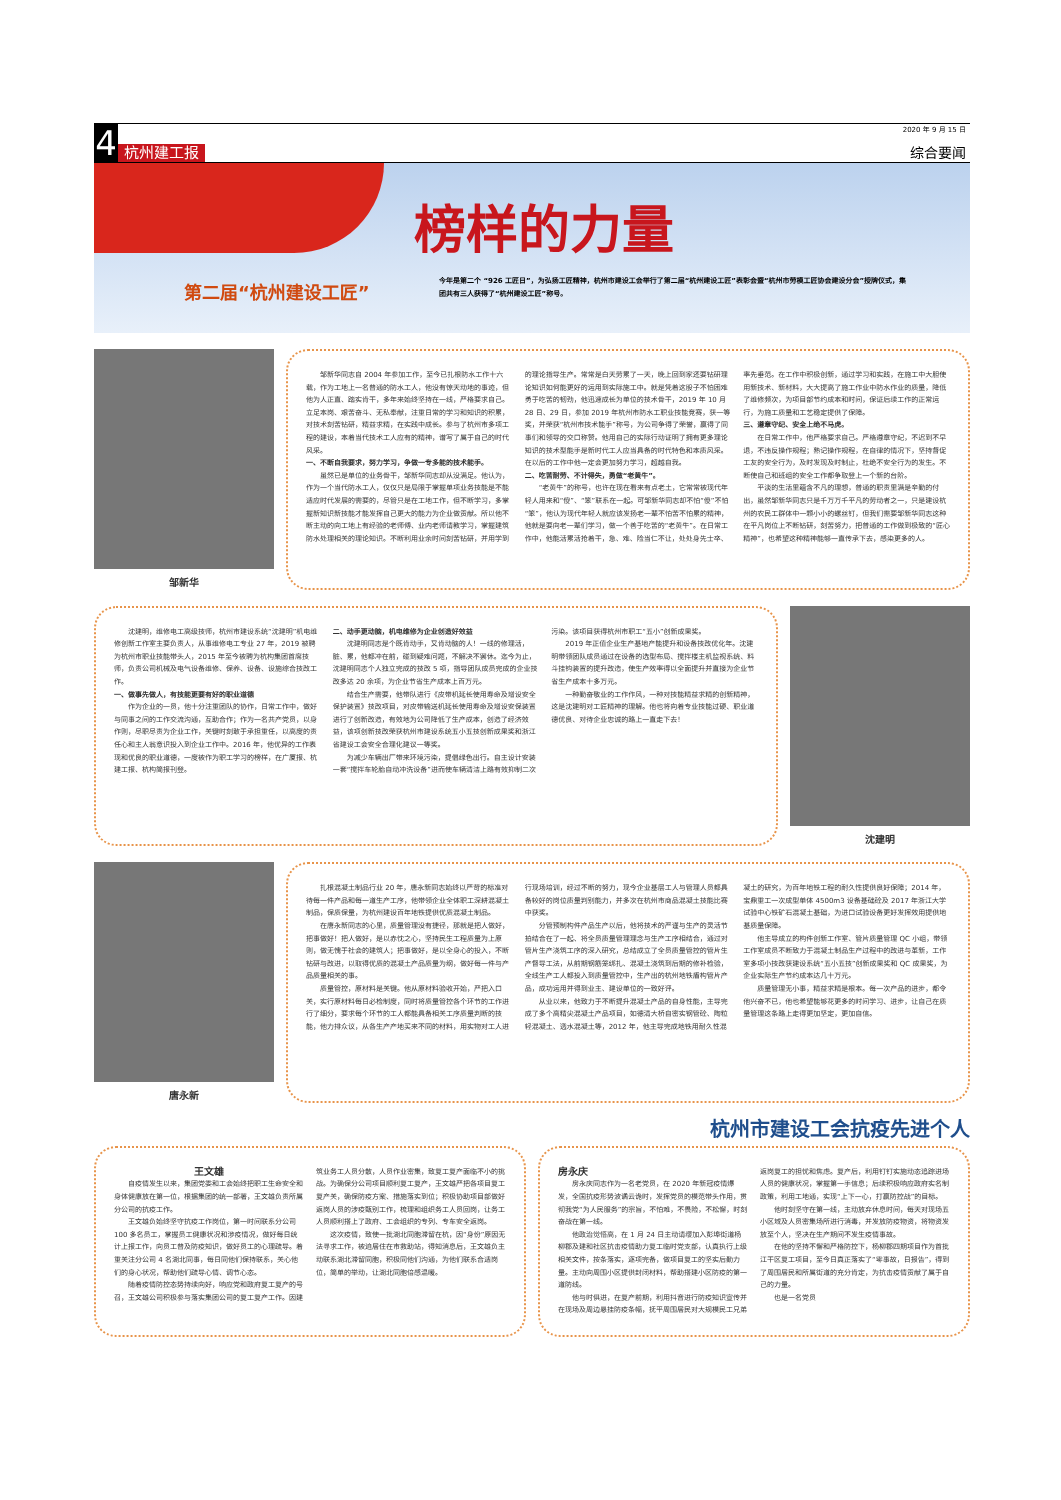4
杭州建工报
2020 年 9 月 15 日
综合要闻
榜样的力量
第二届“杭州建设工匠”
今年是第二个 “926 工匠日”，为弘扬工匠精神，杭州市建设工会举行了第二届“杭州建设工匠”表彰会暨“杭州市劳模工匠协会建设分会”授牌仪式，集团共有三人获得了“杭州建设工匠”称号。
邹新华
邹新华同志自 2004 年参加工作，至今已扎根防水工作十六载，作为工地上一名普通的防水工人，他没有惊天动地的事迹，但他为人正直、踏实肯干，多年来始终坚持在一线，严格要求自己。立足本岗、艰苦奋斗、无私奉献，注重日常的学习和知识的积累，对技术刻苦钻研，精益求精，在实践中成长。参与了杭州市多项工程的建设，本着当代技术工人应有的精神，谱写了属于自己的时代风采。
一、不断自我要求，努力学习，争做一专多能的技术能手。
虽然已是单位的业务骨干，邹新华同志却从没满足。他认为，作为一个当代防水工人，仅仅只是局限于掌握单项业务技能是不能适应时代发展的需要的，尽管只是在工地工作，但不断学习，多掌握新知识新技能才能发挥自己更大的能力为企业做贡献。所以他不断主动的向工地上有经验的老师傅、业内老师请教学习，掌握建筑防水处理相关的理论知识。不断利用业余时间刻苦钻研，并用学到的理论指导生产。常常是白天劳累了一天，晚上回到家还要钻研理论知识如何能更好的运用到实际施工中。就是凭着这股子不怕困难勇于吃苦的韧劲，他迅速成长为单位的技术骨干，2019 年 10 月 28 日、29 日，参加 2019 年杭州市防水工职业技能竞赛，获一等奖，并荣获“杭州市技术能手”称号，为公司争得了荣誉，赢得了同事们和领导的交口称赞。他用自己的实际行动证明了拥有更多理论知识的技术型能手是新时代工人应当具备的时代特色和本质风采。在以后的工作中他一定会更加努力学习，超越自我。
二、吃苦耐劳、不计得失，勇做“老黄牛”。
“老黄牛”的称号，也许在现在看来有点老土，它常常被现代年轻人用来和“傻”、“笨”联系在一起。可邹新华同志却不怕“傻”不怕“笨”，他认为现代年轻人就应该发扬老一辈不怕苦不怕累的精神，他就是要向老一辈们学习，做一个善于吃苦的“老黄牛”。在日常工作中，他能活累活抢着干，急、难、险当仁不让，处处身先士卒、率先垂范。在工作中积极创新，通过学习和实践，在施工中大胆使用新技术、新材料，大大提高了施工作业中防水作业的质量，降低了维修频次，为项目部节约成本和时间，保证后续工作的正常运行，为施工质量和工艺稳定提供了保障。
三、遵章守纪、安全上绝不马虎。
在日常工作中，他严格要求自己。严格遵章守纪，不迟到不早退，不违反操作规程；熟记操作规程，在自律的情况下，坚持督促工友的安全行为，及时发现及时制止，杜绝不安全行为的发生。不断使自己和班组的安全工作都争取登上一个新的台阶。
平淡的生活里蕴含不凡的理想，普通的职责里满是辛勤的付出，虽然邹新华同志只是千万万千平凡的劳动者之一，只是建设杭州的农民工群体中一颗小小的螺丝钉，但我们需要邹新华同志这种在平凡岗位上不断钻研，刻苦努力，把普通的工作做到极致的“匠心精神”，也希望这种精神能够一直传承下去，感染更多的人。
沈建明，维修电工高级技师，杭州市建设系统“沈建明”机电维修创新工作室主要负责人，从事维修电工专业 27 年，2019 被聘为杭州市职业技能带头人，2015 年至今被聘为杭构集团首席技师，负责公司机械及电气设备维修、保养、设备、设施综合技改工作。
一、做事先做人，有技能更要有好的职业道德
作为企业的一员，他十分注重团队的协作，日常工作中，做好与同事之间的工作交流沟通，互助合作；作为一名共产党员，以身作则，尽职尽责为企业工作，关键时刻敢于承担重任，以高度的责任心和主人翁意识投入到企业工作中。2016 年，他优异的工作表现和优良的职业道德，一度被作为职工学习的榜样，在广厦报、杭建工报、杭构简报刊登。
二、动手更动脑，机电维修为企业创造好效益
沈建明同志是个既肯动手，又肯动脑的人！一线的修理活，脏、累，他都冲在前，碰到疑难问题，不解决不罢休。迄今为止，沈建明同志个人独立完成的技改 5 项，指导团队成员完成的企业技改多达 20 余项，为企业节省生产成本上百万元。
结合生产需要，他带队进行《皮带机延长使用寿命及增设安全保护装置》技改项目，对皮带输送机延长使用寿命及增设安保装置进行了创新改造，有效地为公司降低了生产成本，创造了经济效益，该项创新技改荣获杭州市建设系统五小五技创新成果奖和浙江省建设工会安全合理化建议一等奖。
为减少车辆出厂带来环境污染，提倡绿色出行。自主设计安装一套“搅拌车轮胎自动冲洗设备”进而使车辆清洁上路有效抑制二次污染。该项目获得杭州市职工“五小”创新成果奖。
2019 年正值企业生产基地产能提升和设备技改优化年。沈建明带领团队成员通过在设备的选型布局、搅拌楼主机监视系统、料斗挂钩装置的提升改造，使生产效率得以全面提升并直接为企业节省生产成本十多万元。
一种勤奋敬业的工作作风，一种对技能精益求精的创新精神，这是沈建明对工匠精神的理解。他也将向着专业技能过硬、职业道德优良、对待企业忠诚的路上一直走下去！
沈建明
唐永新
扎根混凝土制品行业 20 年，唐永新同志始终以严苛的标准对待每一件产品和每一道生产工序，他带领企业全体职工深耕混凝土制品，保质保量，为杭州建设百年地铁提供优质混凝土制品。
在唐永新同志的心里，质量管理没有捷径，那就是把人做好，把事做好！把人做好，是以赤忱之心，坚持民生工程质量为上原则，做无愧于社会的建筑人；把事做好，是以全身心的投入，不断钻研与改进，以取得优质的混凝土产品质量为纲，做好每一件与产品质量相关的事。
质量管控，原材料是关键。他从原材料验收开始，严把入口关，实行原材料每日必检制度，同时将质量管控各个环节的工作进行了细分，要求每个环节的工人都能具备相关工序质量判断的技能，他力排众议，从各生产产地买来不同的材料，用实物对工人进行现场培训，经过不断的努力，现今企业基层工人与管理人员都具备较好的岗位质量判别能力，并多次在杭州市商品混凝土技能比赛中获奖。
分管预制构件产品生产以后，他将技术的严谨与生产的灵活节拍结合在了一起、将全员质量管理理念与生产工序相结合，通过对管片生产浇筑工序的深入研究，总结成立了全员质量管控的管片生产督导工法，从前期钢筋笼绑扎、混凝土浇筑到后期的修补检验，全线生产工人都投入到质量管控中，生产出的杭州地铁盾构管片产品，成功运用并得到业主、建设单位的一致好评。
从业以来，他致力于不断提升混凝土产品的自身性能，主导完成了多个高精尖混凝土产品项目，如德清大桥自密实钢管砼、陶粒轻混凝土、透水混凝土等，2012 年，他主导完成地铁用耐久性混凝土的研究，为百年地铁工程的耐久性提供良好保障；2014 年，宝鼎重工一次成型单体 4500m3 设备基础砼及 2017 年浙江大学试验中心铁矿石混凝土基础，为进口试验设备更好发挥效用提供地基质量保障。
他主导成立的构件创新工作室、管片质量管理 QC 小组，带领工作室成员不断致力于混凝土制品生产过程中的改进与革新，工作室多项小技改获建设系统“五小五技”创新成果奖和 QC 成果奖，为企业实际生产节约成本达几十万元。
质量管理无小事，精益求精是根本。每一次产品的进步，都令他兴奋不已，他也希望能够花更多的时间学习、进步，让自己在质量管理这条路上走得更加坚定，更加自信。
杭州市建设工会抗疫先进个人
王文雄
自疫情发生以来，集团党委和工会始终把职工生命安全和身体健康放在第一位，根据集团的统一部署，王文雄负责所属分公司的抗疫工作。
王文雄负始终坚守抗疫工作岗位，第一时间联系分公司 100 多名员工，掌握员工健康状况和涉疫情况，做好每日统计上报工作，向员工普及防疫知识，做好员工的心理疏导。着重关注分公司 4 名湖北同事，每日同他们保持联系，关心他们的身心状况，帮助他们疏导心情、调节心态。
随着疫情防控态势持续向好，响应党和政府复工复产的号召，王文雄公司积极参与落实集团公司的复工复产工作。因建筑业务工人员分散，人员作业密集，致复工复产面临不小的挑战。为确保分公司项目顺利复工复产，王文雄严把各项目复工复产关，确保防疫方案、措施落实到位；积极协助项目部做好返岗人员的涉疫甄别工作，梳理和组织务工人员回岗，让务工人员顺利搭上了政府、工会组织的专列、专车安全返岗。
这次疫情，致使一批湖北同胞滞留在杭，因“身份”原因无法寻求工作，被迫居住在市救助站，得知消息后，王文雄负主动联系湖北滞留同胞，积极同他们沟通，为他们联系合适岗位，简单的举动，让湖北同胞倍感温暖。
房永庆
房永庆同志作为一名老党员，在 2020 年新冠疫情爆发，全国抗疫形势波谲云诡时，发挥党员的模范带头作用，贯彻我党“为人民服务”的宗旨，不怕难，不畏险，不松懈，时刻奋战在第一线。
他政治觉悟高，在 1 月 24 日主动请缨加入彭埠街道杨柳郡及建和社区抗击疫情助力复工临时党支部，认真执行上级相关文件，按条落实，逐项完备，做项目复工的坚实后勤力量。主动向周围小区提供封闭材料，帮助搭建小区防疫的第一道防线。
他与时俱进，在复产前期，利用抖音进行防疫知识宣传并在现场及周边悬挂防疫条幅，抚平周围居民对大规模民工兄弟返岗复工的担忧和焦虑。复产后，利用钉钉实施动态追踪进场人员的健康状况，掌握第一手信息；后续积极响应政府实名制政策，利用工地通，实现“上下一心，打赢防控战”的目标。
他时刻坚守在第一线，主动放弃休息时间，每天对现场五小区域及人员密集场所进行消毒，并发放防疫物资，将物资发放至个人，坚决在生产期间不发生疫情事故。
在他的坚持不懈和严格防控下，杨柳郡四期项目作为首批江干区复工项目，至今日真正落实了“零事故，日报告”，得到了周围居民和所属街道的充分肯定，为抗击疫情贡献了属于自己的力量。
也是一名党员